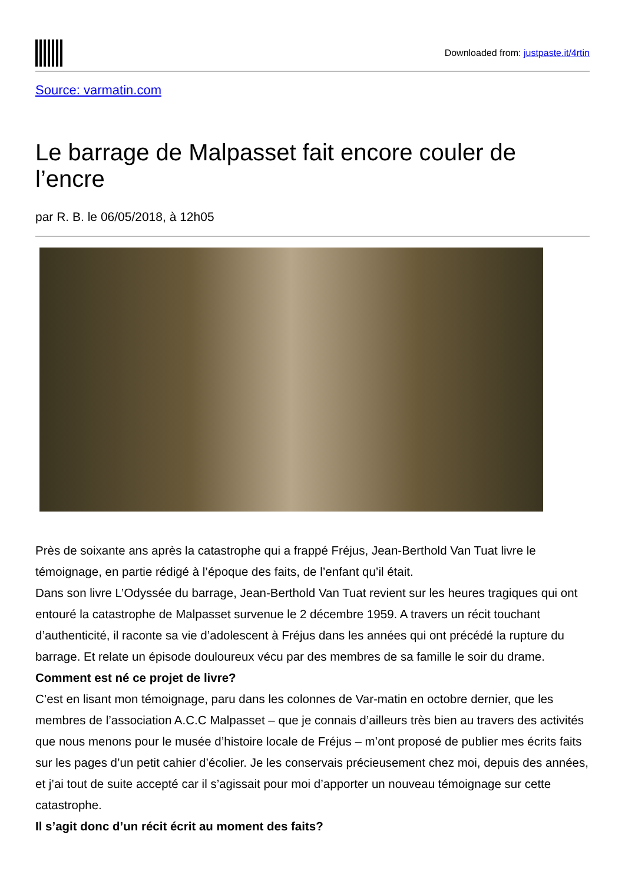Downloaded from: justpaste.it/4rtin
Source: varmatin.com
Le barrage de Malpasset fait encore couler de l’encre
par R. B. le 06/05/2018, à 12h05
Près de soixante ans après la catastrophe qui a frappé Fréjus, Jean-Berthold Van Tuat livre le témoignage, en partie rédigé à l’époque des faits, de l’enfant qu’il était.
Dans son livre L’Odyssée du barrage, Jean-Berthold Van Tuat revient sur les heures tragiques qui ont entouré la catastrophe de Malpasset survenue le 2 décembre 1959. A travers un récit touchant d’authenticité, il raconte sa vie d’adolescent à Fréjus dans les années qui ont précédé la rupture du barrage. Et relate un épisode douloureux vécu par des membres de sa famille le soir du drame.
Comment est né ce projet de livre?
C’est en lisant mon témoignage, paru dans les colonnes de Var-matin en octobre dernier, que les membres de l’association A.C.C Malpasset – que je connais d’ailleurs très bien au travers des activités que nous menons pour le musée d’histoire locale de Fréjus – m’ont proposé de publier mes écrits faits sur les pages d’un petit cahier d’écolier. Je les conservais précieusement chez moi, depuis des années, et j’ai tout de suite accepté car il s’agissait pour moi d’apporter un nouveau témoignage sur cette catastrophe.
Il s’agit donc d’un récit écrit au moment des faits?